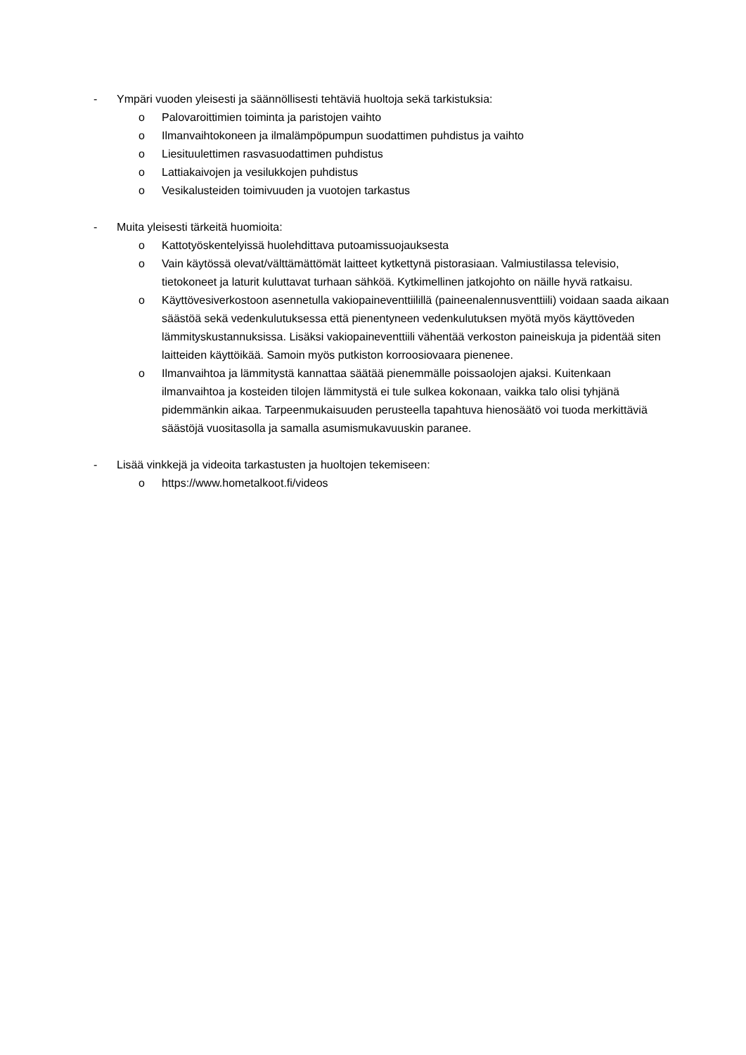- Ympäri vuoden yleisesti ja säännöllisesti tehtäviä huoltoja sekä tarkistuksia:
o Palovaroittimien toiminta ja paristojen vaihto
o Ilmanvaihtokoneen ja ilmalämpöpumpun suodattimen puhdistus ja vaihto
o Liesituulettimen rasvasuodattimen puhdistus
o Lattiakaivojen ja vesilukkojen puhdistus
o Vesikalusteiden toimivuuden ja vuotojen tarkastus
- Muita yleisesti tärkeitä huomioita:
o Kattotyöskentelyissä huolehdittava putoamissuojauksesta
o Vain käytössä olevat/välttämättömät laitteet kytkettynä pistorasiaan. Valmiustilassa televisio, tietokoneet ja laturit kuluttavat turhaan sähköä. Kytkimellinen jatkojohto on näille hyvä ratkaisu.
o Käyttövesiverkostoon asennetulla vakiopaineventtiilillä (paineenalennusventtiili) voidaan saada aikaan säästöä sekä vedenkulutuksessa että pienentyneen vedenkulutuksen myötä myös käyttöveden lämmityskustannuksissa. Lisäksi vakiopaineventtiili vähentää verkoston paineiskuja ja pidentää siten laitteiden käyttöikää. Samoin myös putkiston korroosiovaara pienenee.
o Ilmanvaihtoa ja lämmitystä kannattaa säätää pienemmälle poissaolojen ajaksi. Kuitenkaan ilmanvaihtoa ja kosteiden tilojen lämmitystä ei tule sulkea kokonaan, vaikka talo olisi tyhjänä pidemmänkin aikaa. Tarpeenmukaisuuden perusteella tapahtuva hienosäätö voi tuoda merkittäviä säästöjä vuositasolla ja samalla asumismukavuuskin paranee.
- Lisää vinkkejä ja videoita tarkastusten ja huoltojen tekemiseen:
o https://www.hometalkoot.fi/videos